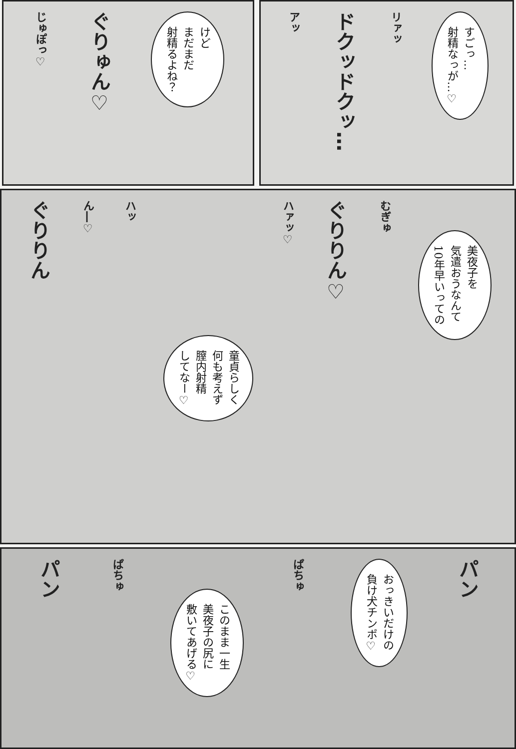すごっ…
射精なっが…♡
リァッ
ドクッドクッ…
アッ
けど
まだまだ
射精るよね？
ぐりゅん♡
じゅぽっ♡
美夜子を
気遣おうなんて
10年早いっての
むぎゅ
ぐりりん♡
ハァッ♡
童貞らしく
何も考えず
膣内射精
してなー♡
ハッ
ん―♡
ぐりりん
パン
おっきいだけの
負け犬チンポ♡
ぱちゅ
このまま一生
美夜子の尻に
敷いてあげる♡
ぱちゅ
パン